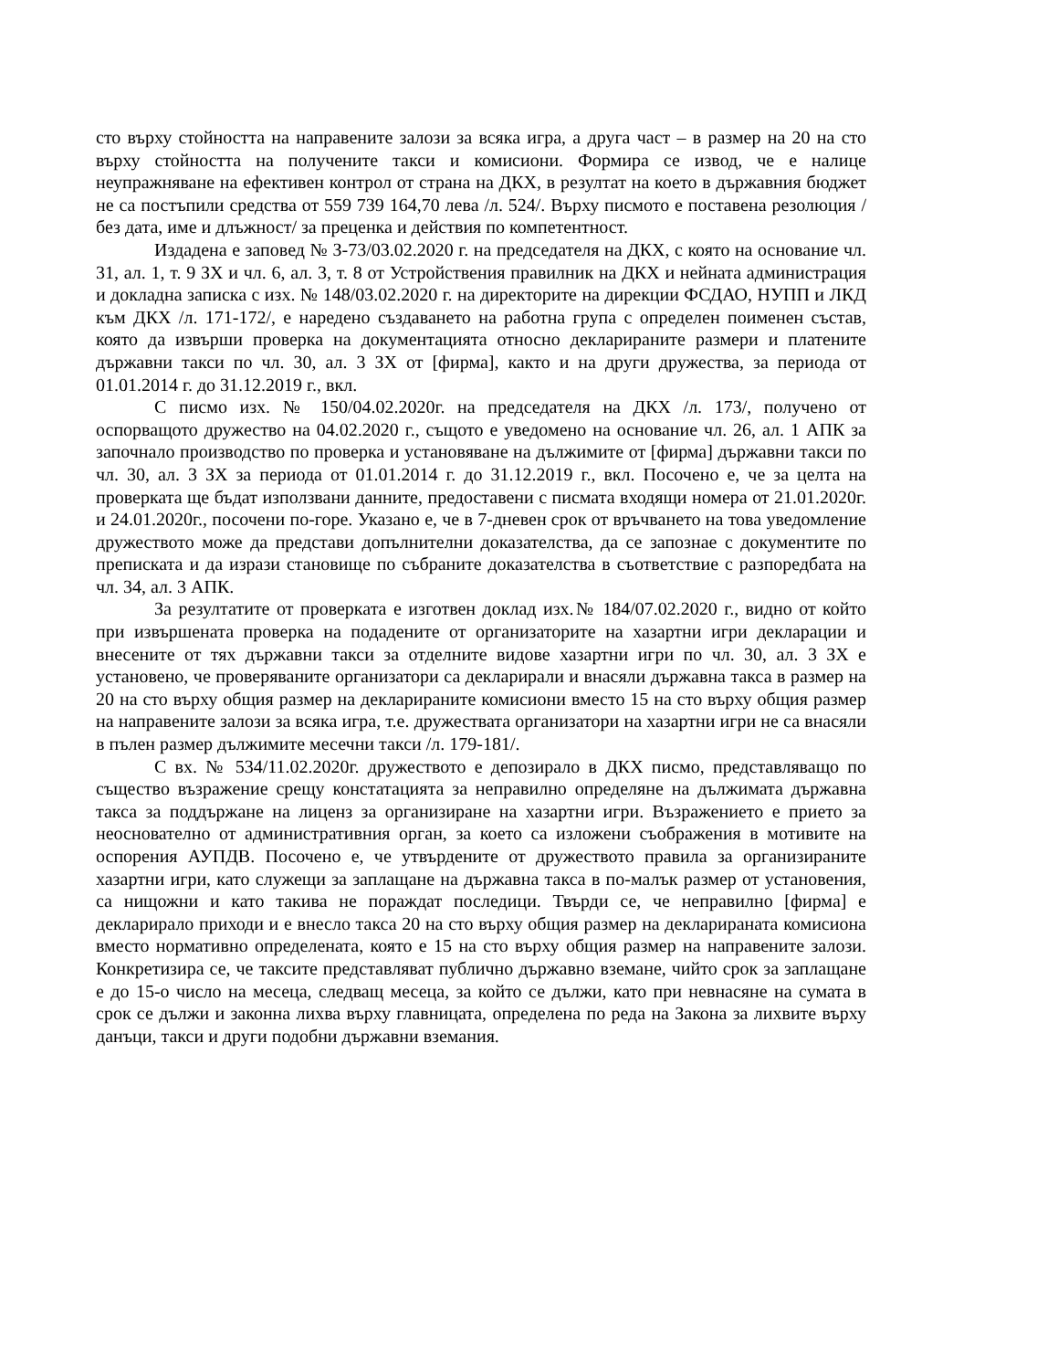сто върху стойността на направените залози за всяка игра, а друга част – в размер на 20 на сто върху стойността на получените такси и комисиони. Формира се извод, че е налице неупражняване на ефективен контрол от страна на ДКХ, в резултат на което в държавния бюджет не са постъпили средства от 559 739 164,70 лева /л. 524/. Върху писмото е поставена резолюция /без дата, име и длъжност/ за преценка и действия по компетентност.
Издадена е заповед № З-73/03.02.2020 г. на председателя на ДКХ, с която на основание чл. 31, ал. 1, т. 9 ЗХ и чл. 6, ал. 3, т. 8 от Устройствения правилник на ДКХ и нейната администрация и докладна записка с изх. № 148/03.02.2020 г. на директорите на дирекции ФСДАО, НУПП и ЛКД към ДКХ /л. 171-172/, е наредено създаването на работна група с определен поименен състав, която да извърши проверка на документацията относно декларираните размери и платените държавни такси по чл. 30, ал. 3 ЗХ от [фирма], както и на други дружества, за периода от 01.01.2014 г. до 31.12.2019 г., вкл.
С писмо изх. № 150/04.02.2020г. на председателя на ДКХ /л. 173/, получено от оспорващото дружество на 04.02.2020 г., същото е уведомено на основание чл. 26, ал. 1 АПК за започнало производство по проверка и установяване на дължимите от [фирма] държавни такси по чл. 30, ал. 3 ЗХ за периода от 01.01.2014 г. до 31.12.2019 г., вкл. Посочено е, че за целта на проверката ще бъдат използвани данните, предоставени с писмата входящи номера от 21.01.2020г. и 24.01.2020г., посочени по-горе. Указано е, че в 7-дневен срок от връчването на това уведомление дружеството може да представи допълнителни доказателства, да се запознае с документите по преписката и да изрази становище по събраните доказателства в съответствие с разпоредбата на чл. 34, ал. 3 АПК.
За резултатите от проверката е изготвен доклад изх.№ 184/07.02.2020 г., видно от който при извършената проверка на подадените от организаторите на хазартни игри декларации и внесените от тях държавни такси за отделните видове хазартни игри по чл. 30, ал. 3 ЗХ е установено, че проверяваните организатори са декларирали и внасяли държавна такса в размер на 20 на сто върху общия размер на декларираните комисиони вместо 15 на сто върху общия размер на направените залози за всяка игра, т.е. дружествата организатори на хазартни игри не са внасяли в пълен размер дължимите месечни такси /л. 179-181/.
С вх. № 534/11.02.2020г. дружеството е депозирало в ДКХ писмо, представляващо по същество възражение срещу констатацията за неправилно определяне на дължимата държавна такса за поддържане на лиценз за организиране на хазартни игри. Възражението е прието за неоснователно от административния орган, за което са изложени съображения в мотивите на оспорения АУПДВ. Посочено е, че утвърдените от дружеството правила за организираните хазартни игри, като служещи за заплащане на държавна такса в по-малък размер от установения, са нищожни и като такива не пораждат последици. Твърди се, че неправилно [фирма] е декларирало приходи и е внесло такса 20 на сто върху общия размер на декларираната комисиона вместо нормативно определената, която е 15 на сто върху общия размер на направените залози. Конкретизира се, че таксите представляват публично държавно вземане, чийто срок за заплащане е до 15-о число на месеца, следващ месеца, за който се дължи, като при невнасяне на сумата в срок се дължи и законна лихва върху главницата, определена по реда на Закона за лихвите върху данъци, такси и други подобни държавни вземания.